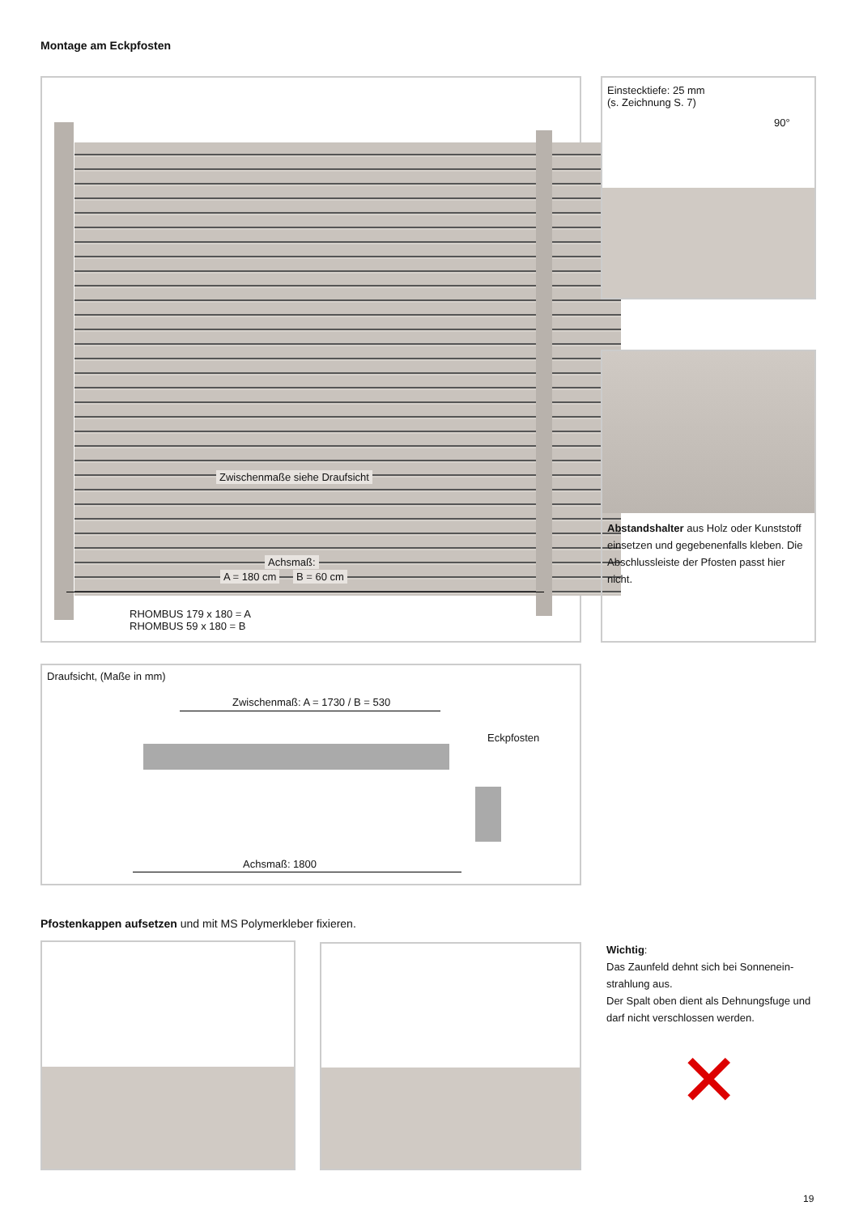Montage am Eckpfosten
Zwischenmaße siehe Draufsicht
Achsmaß:
A = 180 cm B = 60 cm
RHOMBUS 179 x 180 = A
RHOMBUS 59 x 180 = B
Einstecktiefe: 25 mm
(s. Zeichnung S. 7)
90°
Abstandshalter aus Holz oder Kunststoff einsetzen und gegebenenfalls kleben. Die Abschlussleiste der Pfosten passt hier nicht.
Draufsicht, (Maße in mm)
Zwischenmaß: A = 1730 / B = 530
Eckpfosten
Achsmaß: 1800
Pfostenkappen aufsetzen und mit MS Polymerkleber fixieren.
Wichtig:
Das Zaunfeld dehnt sich bei Sonnenein-
strahlung aus.
Der Spalt oben dient als Dehnungsfuge und darf nicht verschlossen werden.
✕
19